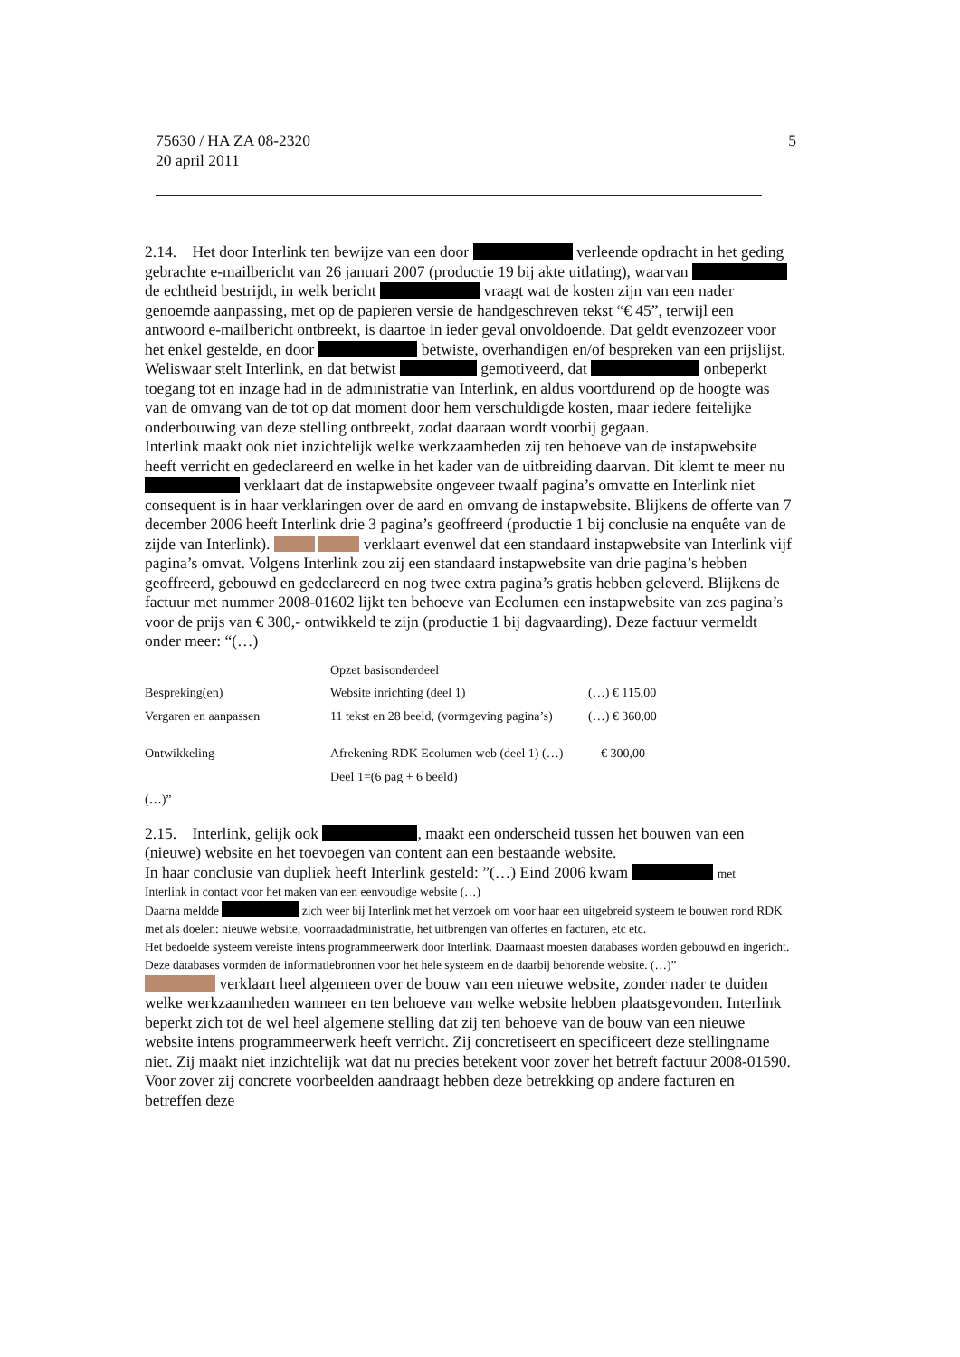5 75630 / HA ZA 08-2320
20 april 2011
2.14. Het door Interlink ten bewijze van een door verleende opdracht in het geding gebrachte e-mailbericht van 26 januari 2007 (productie 19 bij akte uitlating), waarvan de echtheid bestrijdt, in welk bericht vraagt wat de kosten zijn van een nader genoemde aanpassing, met op de papieren versie de handgeschreven tekst “€ 45”, terwijl een antwoord e-mailbericht ontbreekt, is daartoe in ieder geval onvoldoende. Dat geldt evenzozeer voor het enkel gestelde, en door betwiste, overhandigen en/of bespreken van een prijslijst.
Weliswaar stelt Interlink, en dat betwist gemotiveerd, dat onbeperkt toegang tot en inzage had in de administratie van Interlink, en aldus voortdurend op de hoogte was van de omvang van de tot op dat moment door hem verschuldigde kosten, maar iedere feitelijke onderbouwing van deze stelling ontbreekt, zodat daaraan wordt voorbij gegaan.
Interlink maakt ook niet inzichtelijk welke werkzaamheden zij ten behoeve van de instapwebsite heeft verricht en gedeclareerd en welke in het kader van de uitbreiding daarvan. Dit klemt te meer nu verklaart dat de instapwebsite ongeveer twaalf pagina’s omvatte en Interlink niet consequent is in haar verklaringen over de aard en omvang de instapwebsite. Blijkens de offerte van 7 december 2006 heeft Interlink drie 3 pagina’s geoffreerd (productie 1 bij conclusie na enquête van de zijde van Interlink). verklaart evenwel dat een standaard instapwebsite van Interlink vijf pagina’s omvat. Volgens Interlink zou zij een standaard instapwebsite van drie pagina’s hebben geoffreerd, gebouwd en gedeclareerd en nog twee extra pagina’s gratis hebben geleverd. Blijkens de factuur met nummer 2008-01602 lijkt ten behoeve van Ecolumen een instapwebsite van zes pagina’s voor de prijs van € 300,- ontwikkeld te zijn (productie 1 bij dagvaarding). Deze factuur vermeldt onder meer: “(…)
| | Opzet basisonderdeel | |
| Bespreking(en) | Website inrichting (deel 1) | (…) € 115,00 |
| Vergaren en aanpassen | 11 tekst en 28 beeld, (vormgeving pagina’s) | (…) € 360,00 |
| Ontwikkeling | Afrekening RDK Ecolumen web (deel 1) (…) | € 300,00 |
| | Deel 1=(6 pag + 6 beeld) | |
| (…)” | | |
2.15. Interlink, gelijk ook , maakt een onderscheid tussen het bouwen van een (nieuwe) website en het toevoegen van content aan een bestaande website.
In haar conclusie van dupliek heeft Interlink gesteld: ”(…) Eind 2006 kwam met
Interlink in contact voor het maken van een eenvoudige website (…)
Daarna meldde zich weer bij Interlink met het verzoek om voor haar een uitgebreid systeem te bouwen rond RDK met als doelen: nieuwe website, voorraadadministratie, het uitbrengen van offertes en facturen, etc etc.
Het bedoelde systeem vereiste intens programmeerwerk door Interlink. Daarnaast moesten databases worden gebouwd en ingericht. Deze databases vormden de informatiebronnen voor het hele systeem en de daarbij behorende website. (…)”
verklaart heel algemeen over de bouw van een nieuwe website, zonder nader te duiden welke werkzaamheden wanneer en ten behoeve van welke website hebben plaatsgevonden. Interlink beperkt zich tot de wel heel algemene stelling dat zij ten behoeve van de bouw van een nieuwe website intens programmeerwerk heeft verricht. Zij concretiseert en specificeert deze stellingname niet. Zij maakt niet inzichtelijk wat dat nu precies betekent voor zover het betreft factuur 2008-01590. Voor zover zij concrete voorbeelden aandraagt hebben deze betrekking op andere facturen en betreffen deze